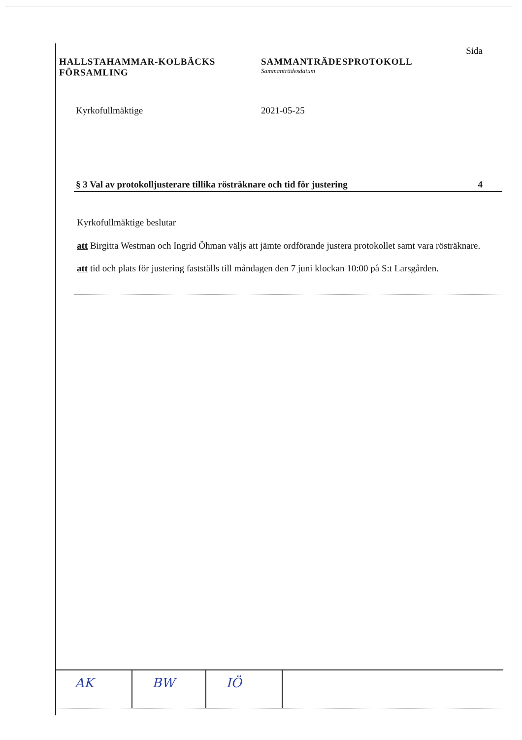Sida
HALLSTAHAMMAR-KOLBÄCKS
FÖRSAMLING
SAMMANTRÄDESPROTOKOLL
Sammanträdesdatum
Kyrkofullmäktige 2021-05-25
§ 3 Val av protokolljusterare tillika rösträknare och tid för justering 4
Kyrkofullmäktige beslutar
att Birgitta Westman och Ingrid Öhman väljs att jämte ordförande justera protokollet samt vara rösträknare.
att tid och plats för justering fastställs till måndagen den 7 juni klockan 10:00 på S:t Larsgården.
AK BW IÖ